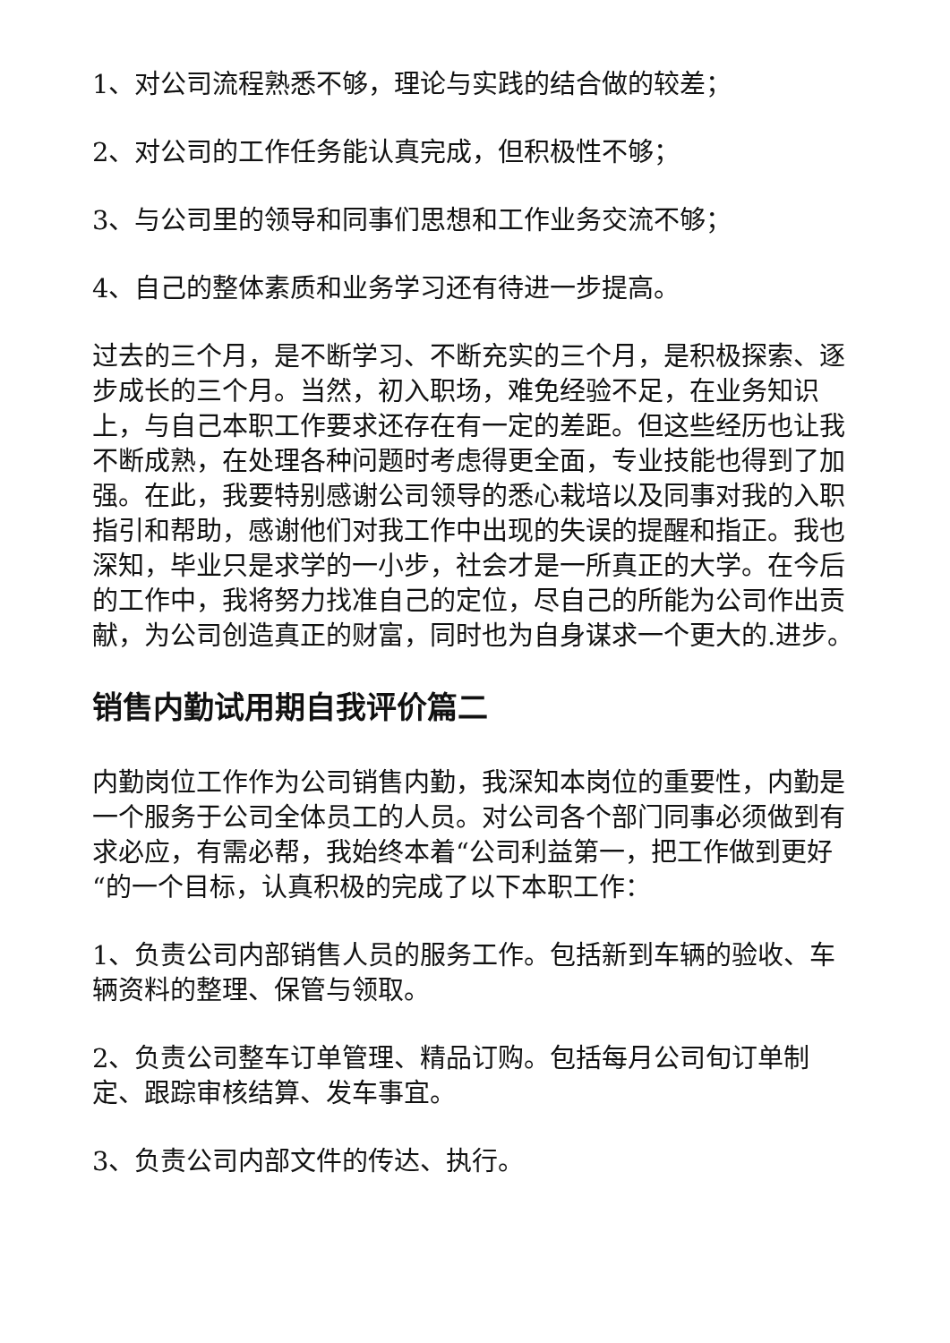1、对公司流程熟悉不够，理论与实践的结合做的较差；
2、对公司的工作任务能认真完成，但积极性不够；
3、与公司里的领导和同事们思想和工作业务交流不够；
4、自己的整体素质和业务学习还有待进一步提高。
过去的三个月，是不断学习、不断充实的三个月，是积极探索、逐步成长的三个月。当然，初入职场，难免经验不足，在业务知识上，与自己本职工作要求还存在有一定的差距。但这些经历也让我不断成熟，在处理各种问题时考虑得更全面，专业技能也得到了加强。在此，我要特别感谢公司领导的悉心栽培以及同事对我的入职指引和帮助，感谢他们对我工作中出现的失误的提醒和指正。我也深知，毕业只是求学的一小步，社会才是一所真正的大学。在今后的工作中，我将努力找准自己的定位，尽自己的所能为公司作出贡献，为公司创造真正的财富，同时也为自身谋求一个更大的.进步。
销售内勤试用期自我评价篇二
内勤岗位工作作为公司销售内勤，我深知本岗位的重要性，内勤是一个服务于公司全体员工的人员。对公司各个部门同事必须做到有求必应，有需必帮，我始终本着“公司利益第一，把工作做到更好“的一个目标，认真积极的完成了以下本职工作：
1、负责公司内部销售人员的服务工作。包括新到车辆的验收、车辆资料的整理、保管与领取。
2、负责公司整车订单管理、精品订购。包括每月公司旬订单制定、跟踪审核结算、发车事宜。
3、负责公司内部文件的传达、执行。